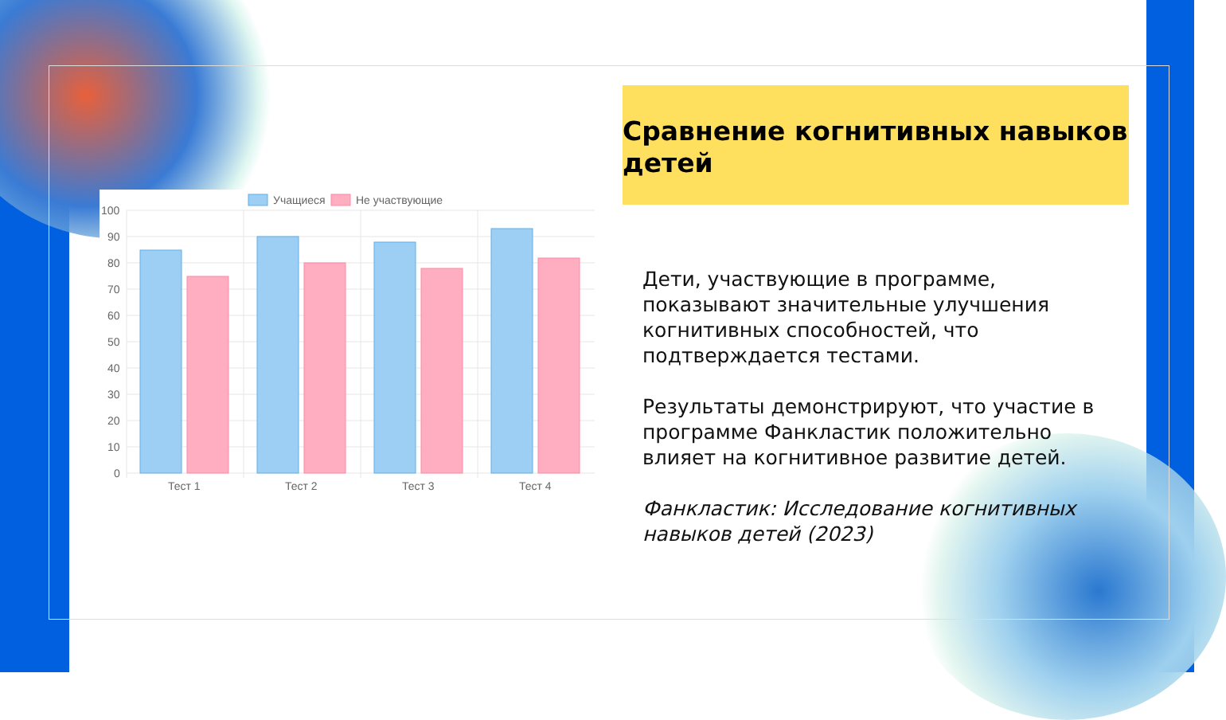Учащиеся
Не участвующие
100
90
80
70
60
50
40
30
20
10
0
Тест 1
Тест 2
Тест 3
Тест 4
Сравнение когнитивных навыков детей
Дети, участвующие в программе, показывают значительные улучшения когнитивных способностей, что подтверждается тестами.
Результаты демонстрируют, что участие в программе Фанкластик положительно влияет на когнитивное развитие детей.
Фанкластик: Исследование когнитивных навыков детей (2023)